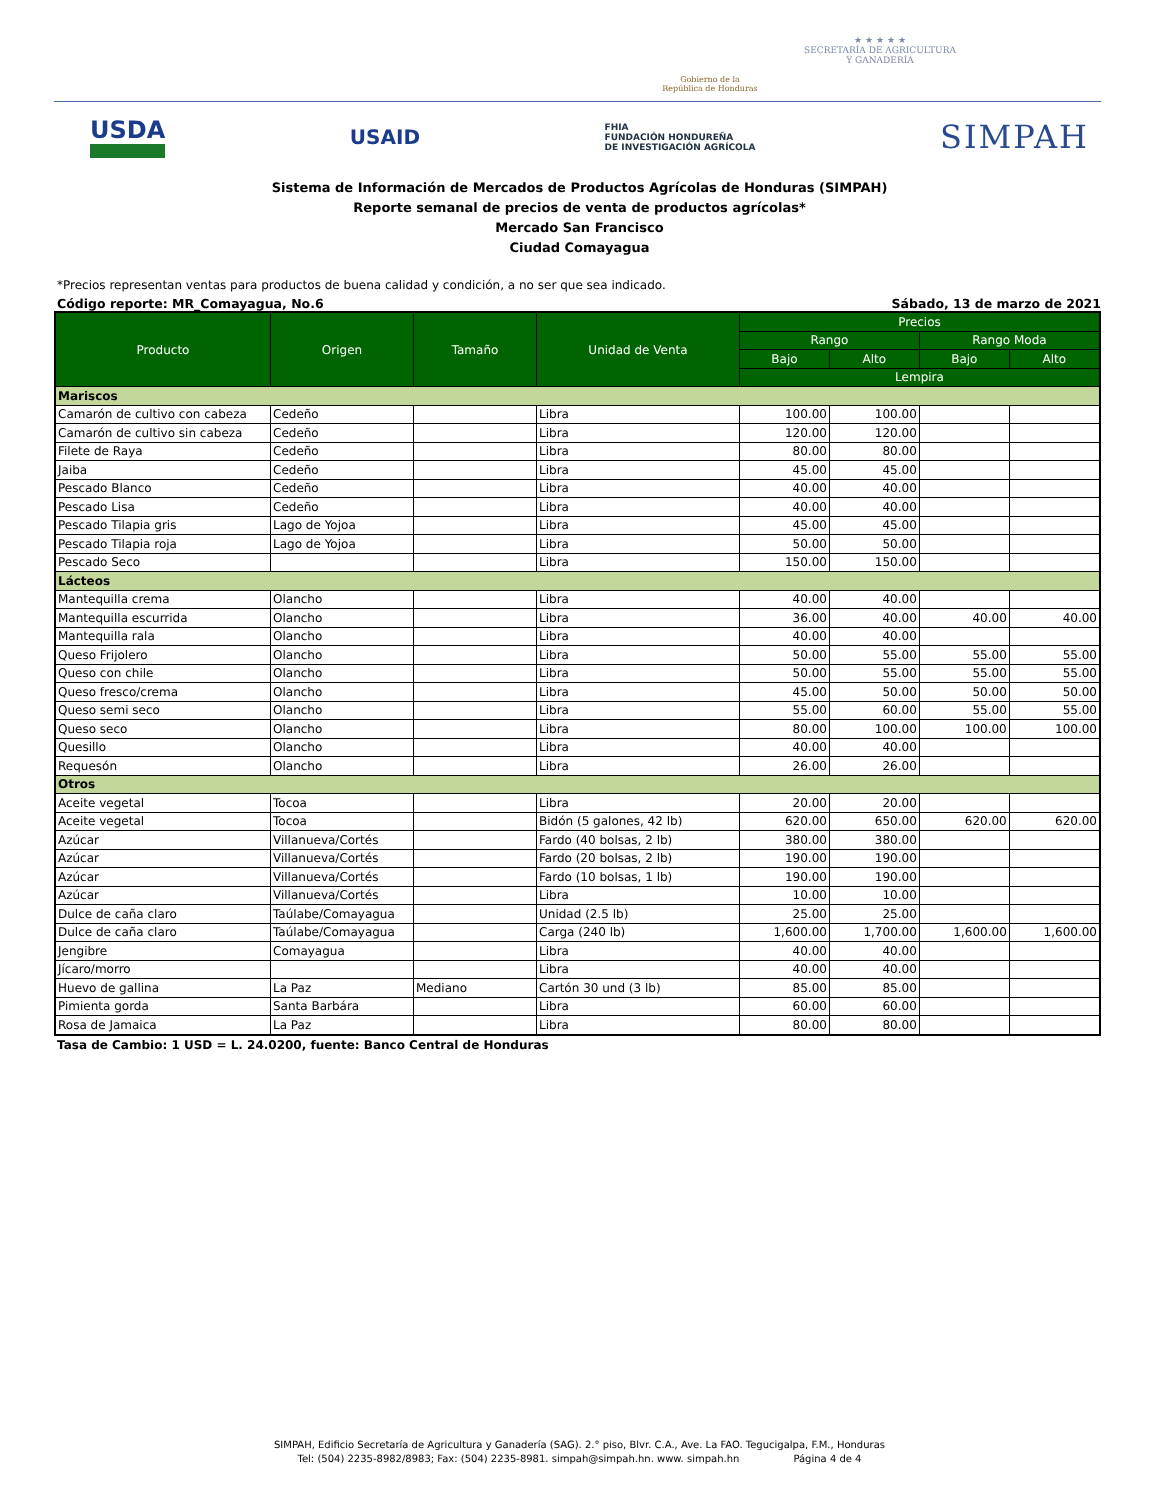Gobierno de la
República de Honduras
★ ★ ★ ★ ★
SECRETARÍA DE AGRICULTURA
Y GANADERÍA
USDA
USAID
FHIA
FUNDACIÓN HONDUREÑA
DE INVESTIGACIÓN AGRÍCOLA
SIMPAH
Sistema de Información de Mercados de Productos Agrícolas de Honduras (SIMPAH)
Reporte semanal de precios de venta de productos agrícolas*
Mercado San Francisco
Ciudad Comayagua
*Precios representan ventas para productos de buena calidad y condición, a no ser que sea indicado.
Código reporte: MR_Comayagua, No.6 Sábado, 13 de marzo de 2021
| Producto | Origen | Tamaño | Unidad de Venta | Precios | | | |
| --- | --- | --- | --- | --- | --- | --- | --- |
| | | | | Rango | | Rango Moda | |
| | | | | Bajo | Alto | Bajo | Alto |
| | | | | Lempira | | | |
| Mariscos | | | | | | | |
| Camarón de cultivo con cabeza | Cedeño | | Libra | 100.00 | 100.00 | | |
| Camarón de cultivo sin cabeza | Cedeño | | Libra | 120.00 | 120.00 | | |
| Filete de Raya | Cedeño | | Libra | 80.00 | 80.00 | | |
| Jaiba | Cedeño | | Libra | 45.00 | 45.00 | | |
| Pescado Blanco | Cedeño | | Libra | 40.00 | 40.00 | | |
| Pescado Lisa | Cedeño | | Libra | 40.00 | 40.00 | | |
| Pescado Tilapia gris | Lago de Yojoa | | Libra | 45.00 | 45.00 | | |
| Pescado Tilapia roja | Lago de Yojoa | | Libra | 50.00 | 50.00 | | |
| Pescado Seco | | | Libra | 150.00 | 150.00 | | |
| Lácteos | | | | | | | |
| Mantequilla crema | Olancho | | Libra | 40.00 | 40.00 | | |
| Mantequilla escurrida | Olancho | | Libra | 36.00 | 40.00 | 40.00 | 40.00 |
| Mantequilla rala | Olancho | | Libra | 40.00 | 40.00 | | |
| Queso Frijolero | Olancho | | Libra | 50.00 | 55.00 | 55.00 | 55.00 |
| Queso con chile | Olancho | | Libra | 50.00 | 55.00 | 55.00 | 55.00 |
| Queso fresco/crema | Olancho | | Libra | 45.00 | 50.00 | 50.00 | 50.00 |
| Queso semi seco | Olancho | | Libra | 55.00 | 60.00 | 55.00 | 55.00 |
| Queso seco | Olancho | | Libra | 80.00 | 100.00 | 100.00 | 100.00 |
| Quesillo | Olancho | | Libra | 40.00 | 40.00 | | |
| Requesón | Olancho | | Libra | 26.00 | 26.00 | | |
| Otros | | | | | | | |
| Aceite vegetal | Tocoa | | Libra | 20.00 | 20.00 | | |
| Aceite vegetal | Tocoa | | Bidón (5 galones, 42 lb) | 620.00 | 650.00 | 620.00 | 620.00 |
| Azúcar | Villanueva/Cortés | | Fardo (40 bolsas, 2 lb) | 380.00 | 380.00 | | |
| Azúcar | Villanueva/Cortés | | Fardo (20 bolsas, 2 lb) | 190.00 | 190.00 | | |
| Azúcar | Villanueva/Cortés | | Fardo (10 bolsas, 1 lb) | 190.00 | 190.00 | | |
| Azúcar | Villanueva/Cortés | | Libra | 10.00 | 10.00 | | |
| Dulce de caña claro | Taúlabe/Comayagua | | Unidad (2.5 lb) | 25.00 | 25.00 | | |
| Dulce de caña claro | Taúlabe/Comayagua | | Carga (240 lb) | 1,600.00 | 1,700.00 | 1,600.00 | 1,600.00 |
| Jengibre | Comayagua | | Libra | 40.00 | 40.00 | | |
| Jícaro/morro | | | Libra | 40.00 | 40.00 | | |
| Huevo de gallina | La Paz | Mediano | Cartón 30 und (3 lb) | 85.00 | 85.00 | | |
| Pimienta gorda | Santa Barbára | | Libra | 60.00 | 60.00 | | |
| Rosa de Jamaica | La Paz | | Libra | 80.00 | 80.00 | | |
Tasa de Cambio: 1 USD = L. 24.0200, fuente: Banco Central de Honduras
SIMPAH, Edificio Secretaría de Agricultura y Ganadería (SAG). 2.° piso, Blvr. C.A., Ave. La FAO. Tegucigalpa, F.M., Honduras
Tel: (504) 2235-8982/8983; Fax: (504) 2235-8981. simpah@simpah.hn. www. simpah.hn Página 4 de 4